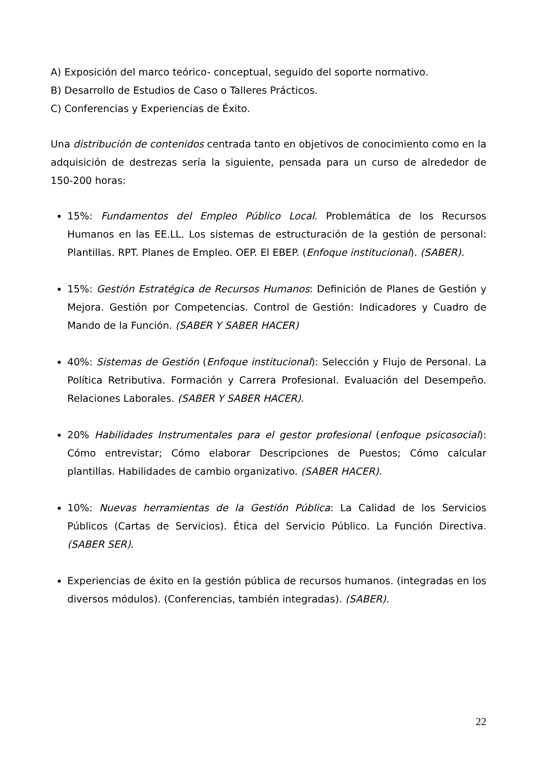A) Exposición del marco teórico- conceptual, seguido del soporte normativo.
B) Desarrollo de Estudios de Caso o Talleres Prácticos.
C) Conferencias y Experiencias de Éxito.
Una distribución de contenidos centrada tanto en objetivos de conocimiento como en la adquisición de destrezas sería la siguiente, pensada para un curso de alrededor de 150-200 horas:
15%: Fundamentos del Empleo Público Local. Problemática de los Recursos Humanos en las EE.LL. Los sistemas de estructuración de la gestión de personal: Plantillas. RPT. Planes de Empleo. OEP. El EBEP. (Enfoque institucional). (SABER).
15%: Gestión Estratégica de Recursos Humanos: Definición de Planes de Gestión y Mejora. Gestión por Competencias. Control de Gestión: Indicadores y Cuadro de Mando de la Función. (SABER Y SABER HACER)
40%: Sistemas de Gestión (Enfoque institucional): Selección y Flujo de Personal. La Política Retributiva. Formación y Carrera Profesional. Evaluación del Desempeño. Relaciones Laborales. (SABER Y SABER HACER).
20% Habilidades Instrumentales para el gestor profesional (enfoque psicosocial): Cómo entrevistar; Cómo elaborar Descripciones de Puestos; Cómo calcular plantillas. Habilidades de cambio organizativo. (SABER HACER).
10%: Nuevas herramientas de la Gestión Pública: La Calidad de los Servicios Públicos (Cartas de Servicios). Ética del Servicio Público. La Función Directiva. (SABER SER).
Experiencias de éxito en la gestión pública de recursos humanos. (integradas en los diversos módulos). (Conferencias, también integradas). (SABER).
22